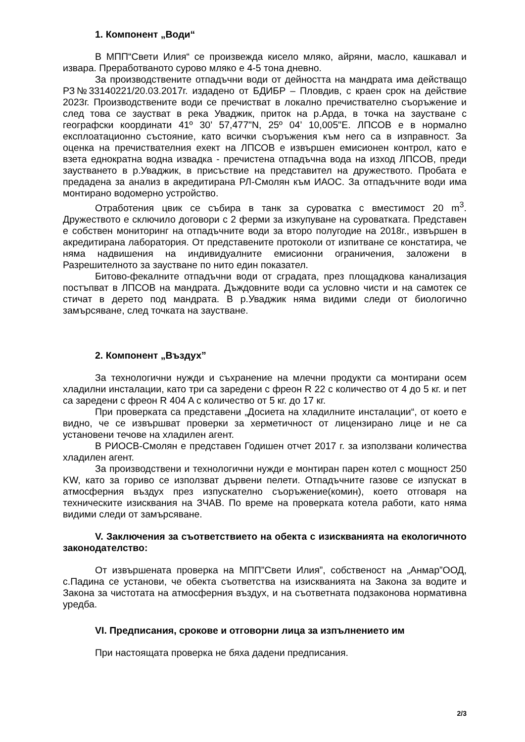1. Компонент „Води“
В МПП“Свети Илия“ се произвежда кисело мляко, айряни, масло, кашкавал и извара. Преработваното сурово мляко е 4-5 тона дневно.
За производствените отпадъчни води от дейността на мандрата има действащо РЗ№33140221/20.03.2017г. издадено от БДИБР – Пловдив, с краен срок на действие 2023г. Производствените води се пречистват в локално пречиствателно съоръжение и след това се заустват в река Уваджик, приток на р.Арда, в точка на заустване с географски координати 41º 30’ 57,477"N, 25º 04’ 10,005"E. ЛПСОВ е в нормално експлоатационно състояние, като всички съоръжения към него са в изправност. За оценка на пречиствателния ехект на ЛПСОВ е извършен емисионен контрол, като е взета еднократна водна извадка - пречистена отпадъчна вода на изход ЛПСОВ, преди заустването в р.Уваджик, в присъствие на представител на дружеството. Пробата е предадена за анализ в акредитирана РЛ-Смолян към ИАОС. За отпадъчните води има монтирано водомерно устройство.
Отработения цвик се събира в танк за суроватка с вместимост 20 m<sup>3</sup>. Дружеството е сключило договори с 2 ферми за изкупуване на суроватката. Представен е собствен мониторинг на отпадъчните води за второ полугодие на 2018г., извършен в акредитирана лаборатория. От представените протоколи от изпитване се констатира, че няма надвишения на индивидуалните емисионни ограничения, заложени в Разрешителното за заустване по нито един показател.
Битово-фекалните отпадъчни води от сградата, през площадкова канализация постъпват в ЛПСОВ на мандрата. Дъждовните води са условно чисти и на самотек се стичат в дерето под мандрата. В р.Уваджик няма видими следи от биологично замърсяване, след точката на заустване.
2. Компонент „Въздух”
За технологични нужди и съхранение на млечни продукти са монтирани осем хладилни инсталации, като три са заредени с фреон R 22 с количество от 4 до 5 кг. и пет са заредени с фреон R 404 A с количество от 5 кг. до 17 кг.
При проверката са представени „Досиета на хладилните инсталации“, от което е видно, че се извършват проверки за херметичност от лицензирано лице и не са установени течове на хладилен агент.
В РИОСВ-Смолян е представен Годишен отчет 2017 г. за използвани количества хладилен агент.
За производствени и технологични нужди е монтиран парен котел с мощност 250 KW, като за гориво се използват дървени пелети. Отпадъчните газове се изпускат в атмосферния въздух през изпускателно съоръжение(комин), което отговаря на техническите изисквания на ЗЧАВ. По време на проверката котела работи, като няма видими следи от замърсяване.
V. Заключения за съответствието на обекта с изискванията на екологичното законодателство:
От извършената проверка на МПП”Свети Илия”, собственост на „Анмар”ООД, с.Падина се установи, че обекта съответства на изискванията на Закона за водите и Закона за чистотата на атмосферния въздух, и на съответната подзаконова нормативна уредба.
VI. Предписания, срокове и отговорни лица за изпълнението им
При настоящата проверка не бяха дадени предписания.
2/3